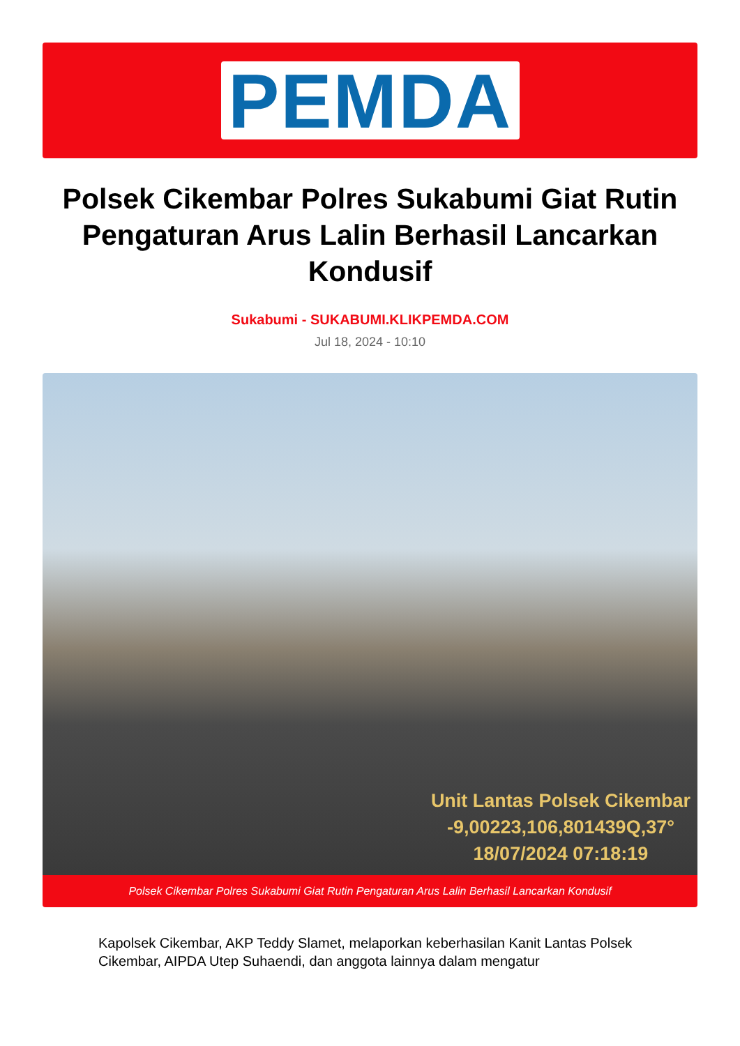PEMDA
Polsek Cikembar Polres Sukabumi Giat Rutin Pengaturan Arus Lalin Berhasil Lancarkan Kondusif
Sukabumi - SUKABUMI.KLIKPEMDA.COM
Jul 18, 2024 - 10:10
Unit Lantas Polsek Cikembar
-9,00223,106,801439Q,37°
18/07/2024 07:18:19
Polsek Cikembar Polres Sukabumi Giat Rutin Pengaturan Arus Lalin Berhasil Lancarkan Kondusif
Kapolsek Cikembar, AKP Teddy Slamet, melaporkan keberhasilan Kanit Lantas Polsek Cikembar, AIPDA Utep Suhaendi, dan anggota lainnya dalam mengatur